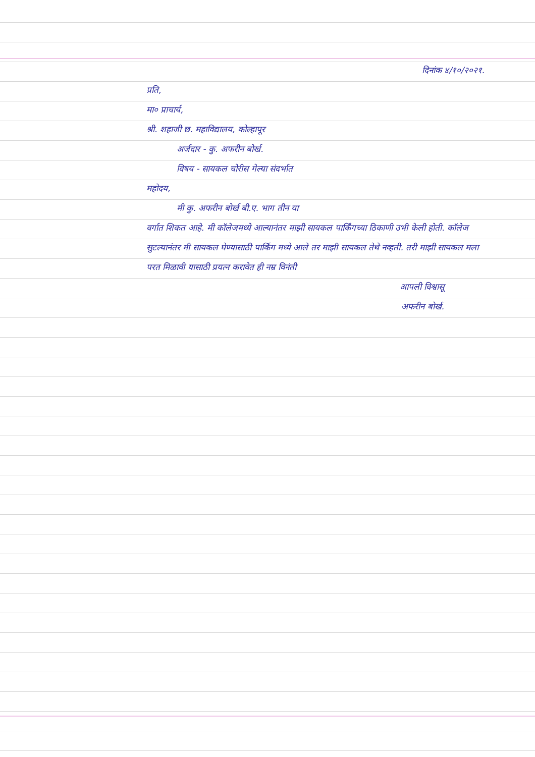दिनांक ४/१०/२०२१.
प्रति,
मा० प्राचार्य,
श्री. शहाजी छ. महाविद्यालय, कोल्हापूर
अर्जदार - कु. अफरीन बोर्ख.
विषय - सायकल चोरीस गेल्या संदर्भात
महोदय,
मी कु. अफरीन बोर्ख बी.ए. भाग तीन या
वर्गात शिकत आहे. मी कॉलेजमध्ये आल्यानंतर माझी सायकल पार्किंगच्या ठिकाणी उभी केली होती. कॉलेज सुटल्यानंतर मी सायकल घेण्यासाठी पार्किंग मध्ये आले तर माझी सायकल तेथे नव्हती. तरी माझी सायकल मला परत मिळावी यासाठी प्रयत्न करावेत ही नम्र विनंती
आपली विश्वासू
अफरीन बोर्ख.